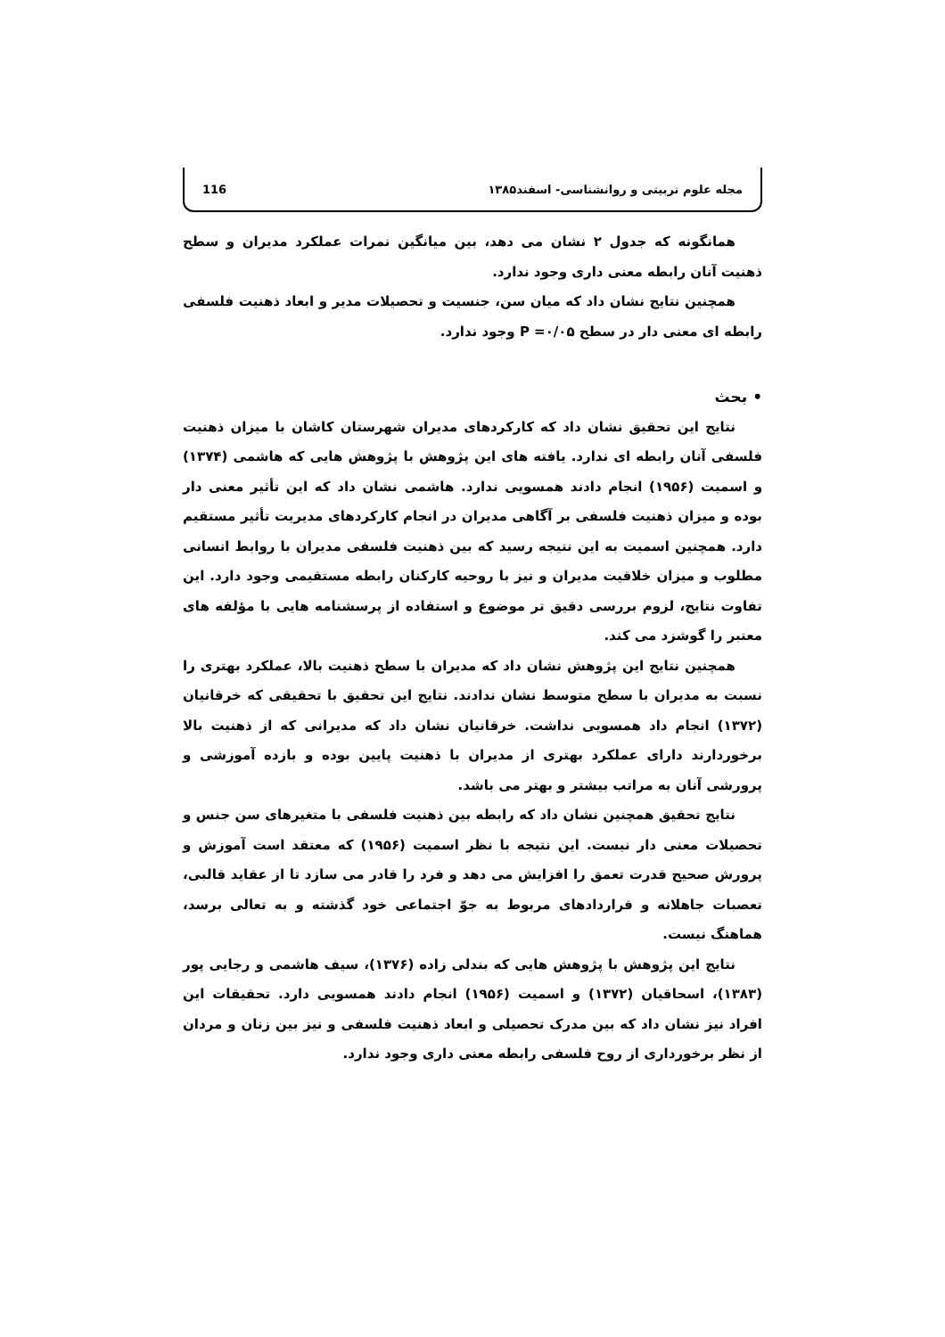مجله علوم تربیتی و روانشناسی- اسفند۱۳۸۵ 116
همانگونه که جدول ۲ نشان می دهد، بین میانگین نمرات عملکرد مدیران و سطح ذهنیت آنان رابطه معنی داری وجود ندارد.
همچنین نتایج نشان داد که میان سن، جنسیت و تحصیلات مدیر و ابعاد ذهنیت فلسفی رابطه ای معنی دار در سطح P =۰/۰۵ وجود ندارد.
• بحث
نتایج این تحقیق نشان داد که کارکردهای مدیران شهرستان کاشان با میزان ذهنیت فلسفی آنان رابطه ای ندارد. یافته های این پژوهش با پژوهش هایی که هاشمی (۱۳۷۴) و اسمیت (۱۹۵۶) انجام دادند همسویی ندارد. هاشمی نشان داد که این تأثیر معنی دار بوده و میزان ذهنیت فلسفی بر آگاهی مدیران در انجام کارکردهای مدیریت تأثیر مستقیم دارد. همچنین اسمیت به این نتیجه رسید که بین ذهنیت فلسفی مدیران با روابط انسانی مطلوب و میزان خلاقیت مدیران و نیز با روحیه کارکنان رابطه مستقیمی وجود دارد. این تفاوت نتایج، لزوم بررسی دقیق تر موضوع و استفاده از پرسشنامه هایی با مؤلفه های معتبر را گوشزد می کند.
همچنین نتایج این پژوهش نشان داد که مدیران با سطح ذهنیت بالا، عملکرد بهتری را نسبت به مدیران با سطح متوسط نشان ندادند. نتایج این تحقیق با تحقیقی که خرقانیان (۱۳۷۲) انجام داد همسویی نداشت. خرقانیان نشان داد که مدیرانی که از ذهنیت بالا برخوردارند دارای عملکرد بهتری از مدیران با ذهنیت پایین بوده و بازده آموزشی و پرورشی آنان به مراتب بیشتر و بهتر می باشد.
نتایج تحقیق همچنین نشان داد که رابطه بین ذهنیت فلسفی با متغیرهای سن جنس و تحصیلات معنی دار نیست. این نتیجه با نظر اسمیت (۱۹۵۶) که معتقد است آموزش و پرورش صحیح قدرت تعمق را افزایش می دهد و فرد را قادر می سازد تا از عقاید قالبی، تعصبات جاهلانه و قراردادهای مربوط به جوّ اجتماعی خود گذشته و به تعالی برسد، هماهنگ نیست.
نتایج این پژوهش با پژوهش هایی که بندلی زاده (۱۳۷۶)، سیف هاشمی و رجایی پور (۱۳۸۳)، اسحاقیان (۱۳۷۲) و اسمیت (۱۹۵۶) انجام دادند همسویی دارد. تحقیقات این افراد نیز نشان داد که بین مدرک تحصیلی و ابعاد ذهنیت فلسفی و نیز بین زنان و مردان از نظر برخورداری از روح فلسفی رابطه معنی داری وجود ندارد.